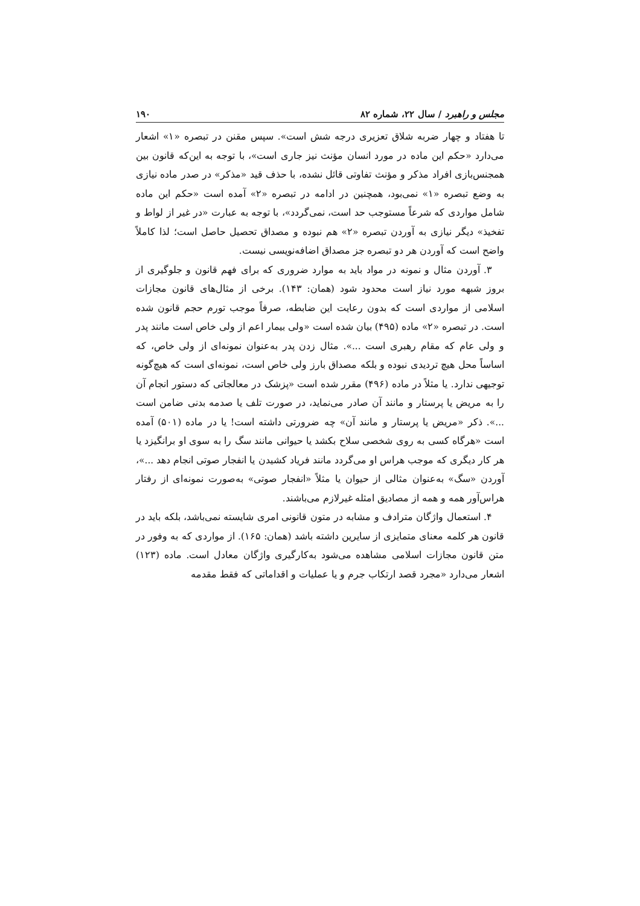مجلس و راهبرد / سال ۲۲، شماره ۸۲ ۱۹۰
تا هفتاد و چهار ضربه شلاق تعزیری درجه شش است». سپس مقنن در تبصره «۱» اشعار می‌دارد «حکم این ماده در مورد انسان مؤنث نیز جاری است»، با توجه به این‌که قانون بین همجنس‌بازی افراد مذکر و مؤنث تفاوتی قائل نشده، با حذف قید «مذکر» در صدر ماده نیازی به وضع تبصره «۱» نمی‌بود، همچنین در ادامه در تبصره «۲» آمده است «حکم این ماده شامل مواردی که شرعاً مستوجب حد است، نمی‌گردد»، با توجه به عبارت «در غیر از لواط و تفخیذ» دیگر نیازی به آوردن تبصره «۲» هم نبوده و مصداق تحصیل حاصل است؛ لذا کاملاً واضح است که آوردن هر دو تبصره جز مصداق اضافه‌نویسی نیست.
۳. آوردن مثال و نمونه در مواد باید به موارد ضروری که برای فهم قانون و جلوگیری از بروز شبهه مورد نیاز است محدود شود (همان: ۱۴۳). برخی از مثال‌های قانون مجازات اسلامی از مواردی است که بدون رعایت این ضابطه، صرفاً موجب تورم حجم قانون شده است. در تبصره «۲» ماده (۴۹۵) بیان شده است «ولی بیمار اعم از ولی خاص است مانند پدر و ولی عام که مقام رهبری است ...». مثال زدن پدر به‌عنوان نمونه‌ای از ولی خاص، که اساساً محل هیچ تردیدی نبوده و بلکه مصداق بارز ولی خاص است، نمونه‌ای است که هیچ‌گونه توجیهی ندارد. یا مثلاً در ماده (۴۹۶) مقرر شده است «پزشک در معالجاتی که دستور انجام آن را به مریض یا پرستار و مانند آن صادر می‌نماید، در صورت تلف یا صدمه بدنی ضامن است ...». ذکر «مریض یا پرستار و مانند آن» چه ضرورتی داشته است! یا در ماده (۵۰۱) آمده است «هرگاه کسی به روی شخصی سلاح بکشد یا حیوانی مانند سگ را به سوی او برانگیزد یا هر کار دیگری که موجب هراس او می‌گردد مانند فریاد کشیدن یا انفجار صوتی انجام دهد ...»، آوردن «سگ» به‌عنوان مثالی از حیوان یا مثلاً «انفجار صوتی» به‌صورت نمونه‌ای از رفتار هراس‌آور همه و همه از مصادیق امثله غیرلازم می‌باشند.
۴. استعمال واژگان مترادف و مشابه در متون قانونی امری شایسته نمی‌باشد، بلکه باید در قانون هر کلمه معنای متمایزی از سایرین داشته باشد (همان: ۱۶۵). از مواردی که به وفور در متن قانون مجازات اسلامی مشاهده می‌شود به‌کارگیری واژگان معادل است. ماده (۱۲۳) اشعار می‌دارد «مجرد قصد ارتکاب جرم و یا عملیات و اقداماتی که فقط مقدمه